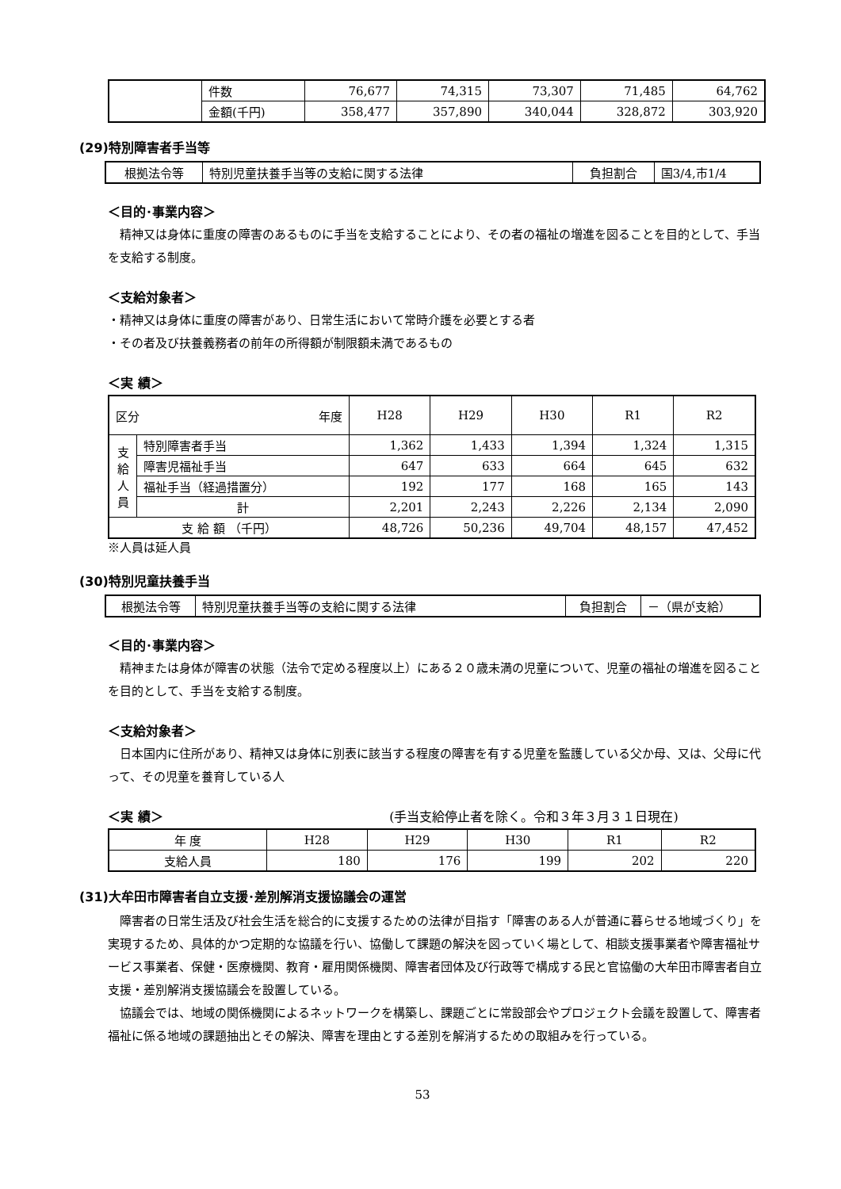| | 件数 | 76,677 | 74,315 | 73,307 | 71,485 | 64,762 |
| | 金額(千円) | 358,477 | 357,890 | 340,044 | 328,872 | 303,920 |
(29)特別障害者手当等
| 根拠法令等 | 特別児童扶養手当等の支給に関する法律 | 負担割合 | 国3/4,市1/4 |
＜目的･事業内容＞
精神又は身体に重度の障害のあるものに手当を支給することにより、その者の福祉の増進を図ることを目的として、手当を支給する制度。
＜支給対象者＞
・精神又は身体に重度の障害があり、日常生活において常時介護を必要とする者
・その者及び扶養義務者の前年の所得額が制限額未満であるもの
＜実 績＞
| 区分 年度 | | H28 | H29 | H30 | R1 | R2 |
| --- | --- | --- | --- | --- | --- | --- |
| 支 給 人 員 | 特別障害者手当 | 1,362 | 1,433 | 1,394 | 1,324 | 1,315 |
| | 障害児福祉手当 | 647 | 633 | 664 | 645 | 632 |
| | 福祉手当（経過措置分） | 192 | 177 | 168 | 165 | 143 |
| | 計 | 2,201 | 2,243 | 2,226 | 2,134 | 2,090 |
| 支 給 額 （千円） | | 48,726 | 50,236 | 49,704 | 48,157 | 47,452 |
※人員は延人員
(30)特別児童扶養手当
| 根拠法令等 | 特別児童扶養手当等の支給に関する法律 | 負担割合 | －（県が支給） |
＜目的･事業内容＞
精神または身体が障害の状態（法令で定める程度以上）にある２０歳未満の児童について、児童の福祉の増進を図ることを目的として、手当を支給する制度。
＜支給対象者＞
日本国内に住所があり、精神又は身体に別表に該当する程度の障害を有する児童を監護している父か母、又は、父母に代って、その児童を養育している人
＜実 績＞ (手当支給停止者を除く。令和３年３月３１日現在)
| 年 度 | H28 | H29 | H30 | R1 | R2 |
| 支給人員 | 180 | 176 | 199 | 202 | 220 |
(31)大牟田市障害者自立支援･差別解消支援協議会の運営
障害者の日常生活及び社会生活を総合的に支援するための法律が目指す「障害のある人が普通に暮らせる地域づくり」を実現するため、具体的かつ定期的な協議を行い、協働して課題の解決を図っていく場として、相談支援事業者や障害福祉サービス事業者、保健・医療機関、教育・雇用関係機関、障害者団体及び行政等で構成する民と官協働の大牟田市障害者自立支援・差別解消支援協議会を設置している。
協議会では、地域の関係機関によるネットワークを構築し、課題ごとに常設部会やプロジェクト会議を設置して、障害者福祉に係る地域の課題抽出とその解決、障害を理由とする差別を解消するための取組みを行っている。
53